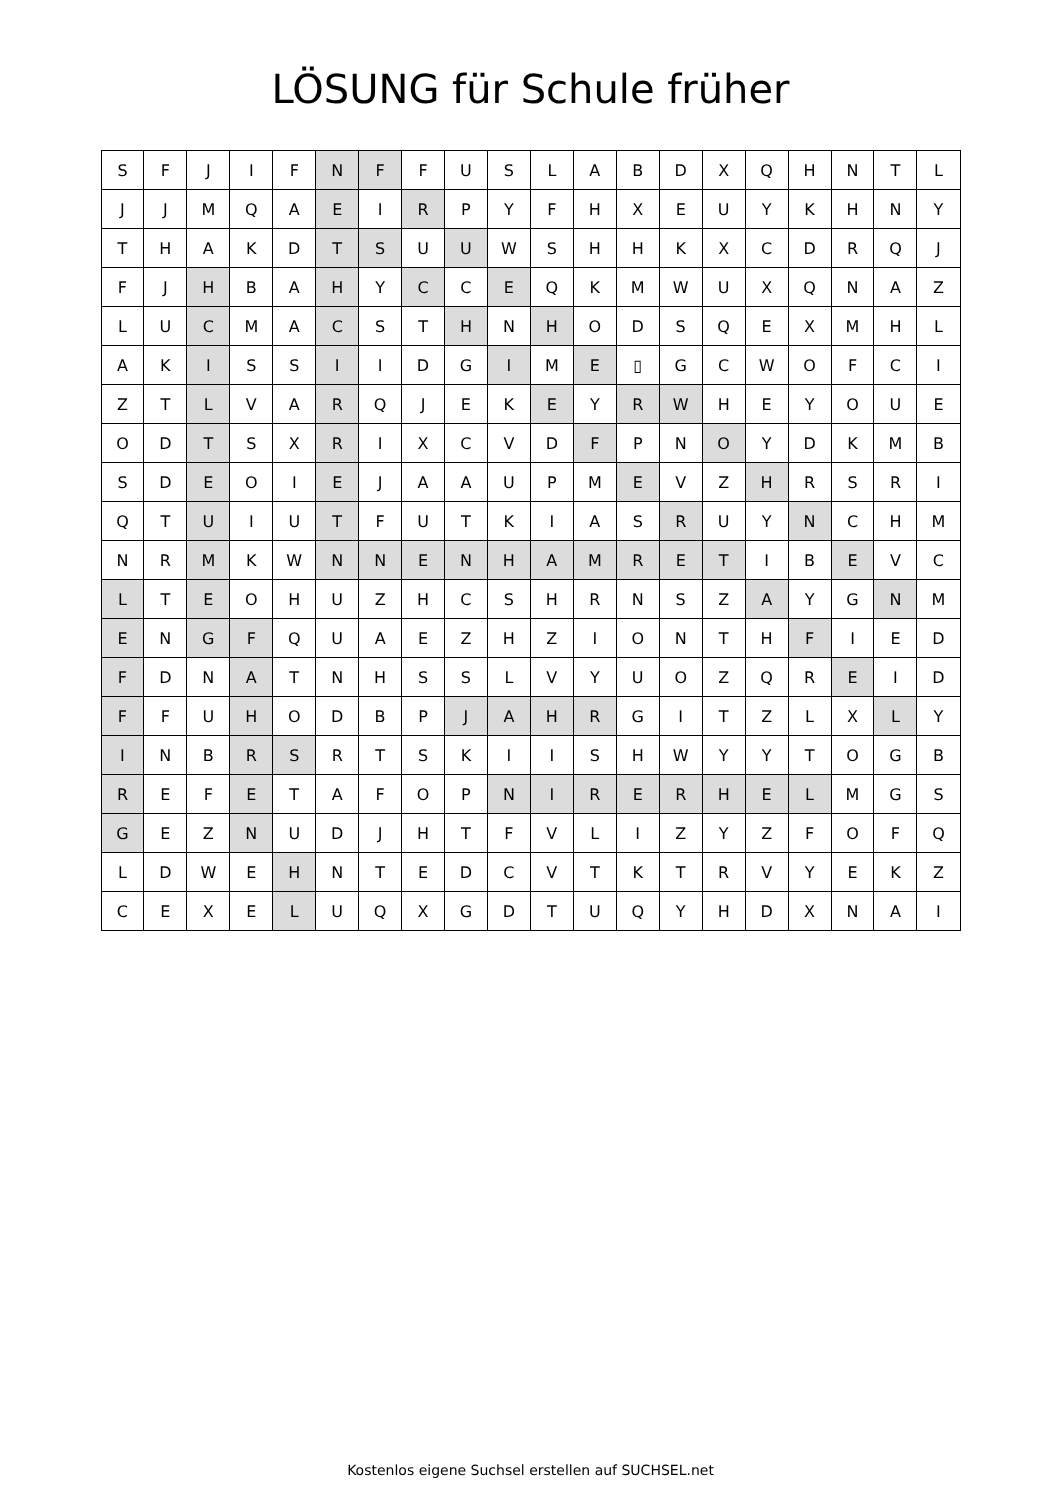LÖSUNG für Schule früher
| S | F | J | I | F | N | F | F | U | S | L | A | B | D | X | Q | H | N | T | L |
| J | J | M | Q | A | E | I | R | P | Y | F | H | X | E | U | Y | K | H | N | Y |
| T | H | A | K | D | T | S | U | U | W | S | H | H | K | X | C | D | R | Q | J |
| F | J | H | B | A | H | Y | C | C | E | Q | K | M | W | U | X | Q | N | A | Z |
| L | U | C | M | A | C | S | T | H | N | H | O | D | S | Q | E | X | M | H | L |
| A | K | I | S | S | I | I | D | G | I | M | E | ▯ | G | C | W | O | F | C | I |
| Z | T | L | V | A | R | Q | J | E | K | E | Y | R | W | H | E | Y | O | U | E |
| O | D | T | S | X | R | I | X | C | V | D | F | P | N | O | Y | D | K | M | B |
| S | D | E | O | I | E | J | A | A | U | P | M | E | V | Z | H | R | S | R | I |
| Q | T | U | I | U | T | F | U | T | K | I | A | S | R | U | Y | N | C | H | M |
| N | R | M | K | W | N | N | E | N | H | A | M | R | E | T | I | B | E | V | C |
| L | T | E | O | H | U | Z | H | C | S | H | R | N | S | Z | A | Y | G | N | M |
| E | N | G | F | Q | U | A | E | Z | H | Z | I | O | N | T | H | F | I | E | D |
| F | D | N | A | T | N | H | S | S | L | V | Y | U | O | Z | Q | R | E | I | D |
| F | F | U | H | O | D | B | P | J | A | H | R | G | I | T | Z | L | X | L | Y |
| I | N | B | R | S | R | T | S | K | I | I | S | H | W | Y | Y | T | O | G | B |
| R | E | F | E | T | A | F | O | P | N | I | R | E | R | H | E | L | M | G | S |
| G | E | Z | N | U | D | J | H | T | F | V | L | I | Z | Y | Z | F | O | F | Q |
| L | D | W | E | H | N | T | E | D | C | V | T | K | T | R | V | Y | E | K | Z |
| C | E | X | E | L | U | Q | X | G | D | T | U | Q | Y | H | D | X | N | A | I |
Kostenlos eigene Suchsel erstellen auf SUCHSEL.net